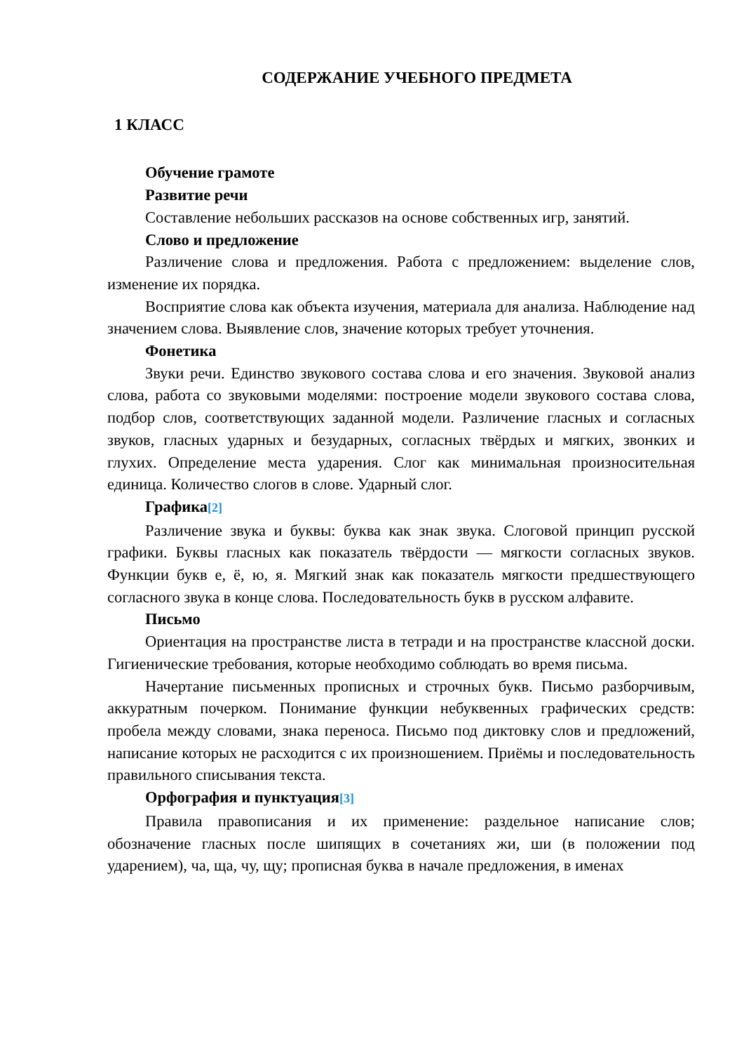СОДЕРЖАНИЕ УЧЕБНОГО ПРЕДМЕТА
1 КЛАСС
Обучение грамоте
Развитие речи
Составление небольших рассказов на основе собственных игр, занятий.
Слово и предложение
Различение слова и предложения. Работа с предложением: выделение слов, изменение их порядка.
Восприятие слова как объекта изучения, материала для анализа. Наблюдение над значением слова. Выявление слов, значение которых требует уточнения.
Фонетика
Звуки речи. Единство звукового состава слова и его значения. Звуковой анализ слова, работа со звуковыми моделями: построение модели звукового состава слова, подбор слов, соответствующих заданной модели. Различение гласных и согласных звуков, гласных ударных и безударных, согласных твёрдых и мягких, звонких и глухих. Определение места ударения. Слог как минимальная произносительная единица. Количество слогов в слове. Ударный слог.
Графика<sup>[2]</sup>
Различение звука и буквы: буква как знак звука. Слоговой принцип русской графики. Буквы гласных как показатель твёрдости — мягкости согласных звуков. Функции букв е, ё, ю, я. Мягкий знак как показатель мягкости предшествующего согласного звука в конце слова. Последовательность букв в русском алфавите.
Письмо
Ориентация на пространстве листа в тетради и на пространстве классной доски. Гигиенические требования, которые необходимо соблюдать во время письма.
Начертание письменных прописных и строчных букв. Письмо разборчивым, аккуратным почерком. Понимание функции небуквенных графических средств: пробела между словами, знака переноса. Письмо под диктовку слов и предложений, написание которых не расходится с их произношением. Приёмы и последовательность правильного списывания текста.
Орфография и пунктуация<sup>[3]</sup>
Правила правописания и их применение: раздельное написание слов; обозначение гласных после шипящих в сочетаниях жи, ши (в положении под ударением), ча, ща, чу, щу; прописная буква в начале предложения, в именах